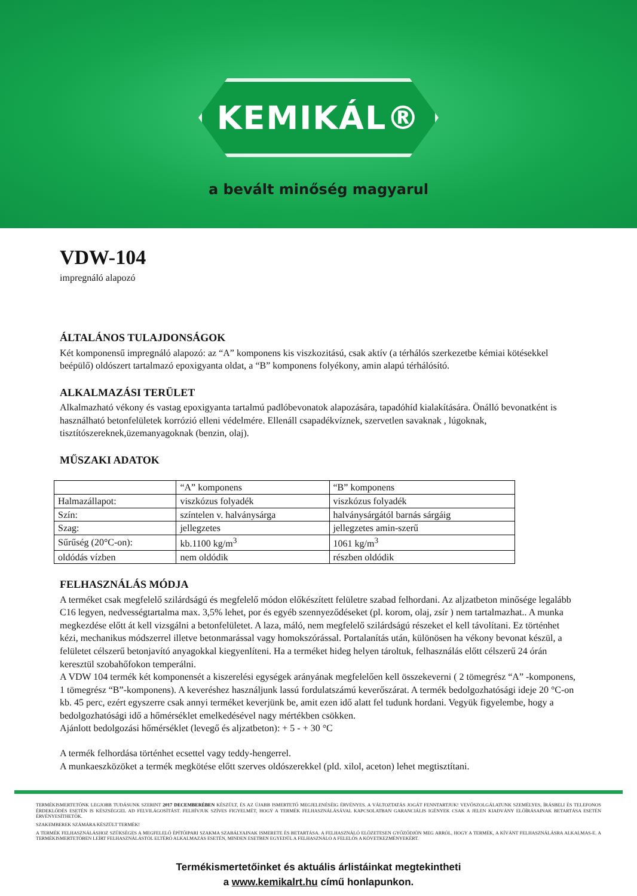KEMIKÁL®
a bevált minőség magyarul
VDW-104
impregnáló alapozó
ÁLTALÁNOS TULAJDONSÁGOK
Két komponensű impregnáló alapozó: az “A” komponens kis viszkozitású, csak aktív (a térhálós szerkezetbe kémiai kötésekkel beépülő) oldószert tartalmazó epoxigyanta oldat, a “B” komponens folyékony, amin alapú térhálósító.
ALKALMAZÁSI TERÜLET
Alkalmazható vékony és vastag epoxigyanta tartalmú padlóbevonatok alapozására, tapadóhíd kialakítására. Önálló bevonatként is használható betonfelületek korrózió elleni védelmére. Ellenáll csapadékvíznek, szervetlen savaknak , lúgoknak, tisztítószereknek,üzemanyagoknak (benzin, olaj).
MŰSZAKI ADATOK
| | “A” komponens | “B” komponens |
| Halmazállapot: | viszkózus folyadék | viszkózus folyadék |
| Szín: | színtelen v. halványsárga | halványsárgától barnás sárgáig |
| Szag: | jellegzetes | jellegzetes amin-szerű |
| Sűrűség (20°C-on): | kb.1100 kg/m<sup>3</sup> | 1061 kg/m<sup>3</sup> |
| oldódás vízben | nem oldódik | részben oldódik |
FELHASZNÁLÁS MÓDJA
A terméket csak megfelelő szilárdságú és megfelelő módon előkészített felületre szabad felhordani. Az aljzatbeton minősége legalább C16 legyen, nedvességtartalma max. 3,5% lehet, por és egyéb szennyeződéseket (pl. korom, olaj, zsír ) nem tartalmazhat.. A munka megkezdése előtt át kell vizsgálni a betonfelületet. A laza, máló, nem megfelelő szilárdságú részeket el kell távolítani. Ez történhet kézi, mechanikus módszerrel illetve betonmarással vagy homokszórással. Portalanítás után, különösen ha vékony bevonat készül, a felületet célszerű betonjavító anyagokkal kiegyenlíteni. Ha a terméket hideg helyen tároltuk, felhasználás előtt célszerű 24 órán keresztül szobahőfokon temperálni.
A VDW 104 termék két komponensét a kiszerelési egységek arányának megfelelően kell összekeverni ( 2 tömegrész “A” -komponens, 1 tömegrész “B”-komponens). A keveréshez használjunk lassú fordulatszámú keverőszárat. A termék bedolgozhatósági ideje 20 °C-on kb. 45 perc, ezért egyszerre csak annyi terméket keverjünk be, amit ezen idő alatt fel tudunk hordani. Vegyük figyelembe, hogy a bedolgozhatósági idő a hőmérséklet emelkedésével nagy mértékben csökken.
Ajánlott bedolgozási hőmérséklet (levegő és aljzatbeton): + 5 - + 30 °C
A termék felhordása történhet ecsettel vagy teddy-hengerrel.
A munkaeszközöket a termék megkötése előtt szerves oldószerekkel (pld. xilol, aceton) lehet megtisztítani.
TERMÉKISMERTETŐNK LEGJOBB TUDÁSUNK SZERINT 2017 DECEMBERÉBEN KÉSZÜLT, ÉS AZ ÚJABB ISMERTETŐ MEGJELENÉSÉIG ÉRVÉNYES. A VÁLTOZTATÁS JOGÁT FENNTARTJUK! VEVŐSZOLGÁLATUNK SZEMÉLYES, ÍRÁSBELI ÉS TELEFONOS ÉRDEKLŐDÉS ESETÉN IS KÉSZSÉGGEL AD FELVILÁGOSÍTÁST. FELHÍVJUK SZÍVES FIGYELMÉT, HOGY A TERMÉK FELHASZNÁLÁSÁVAL KAPCSOLATBAN GARANCIÁLIS IGÉNYEK CSAK A JELEN KIADVÁNY ELŐÍRÁSAINAK BETARTÁSA ESETÉN ÉRVÉNYESÍTHETŐK.
SZAKEMBEREK SZÁMÁRA KÉSZÜLT TERMÉK!
A TERMÉK FELHASZNÁLÁSHOZ SZÜKSÉGES A MEGFELELŐ ÉPÍTŐIPARI SZAKMA SZABÁLYAINAK ISMERETE ÉS BETARTÁSA. A FELHASZNÁLÓ ELŐZETESEN GYŐZŐDJÖN MEG ARRÓL, HOGY A TERMÉK, A KÍVÁNT FELHASZNÁLÁSRA ALKALMAS-E. A TERMÉKISMERTETŐBEN LEÍRT FELHASZNÁLÁSTÓL ELTÉRŐ ALKALMAZÁS ESETÉN, MINDEN ESETBEN EGYEDÜL A FELHASZNÁLÓ A FELELŐS A KÖVETKEZMÉNYEKÉRT.
Termékismertetőinket és aktuális árlistáinkat megtekintheti
a www.kemikalrt.hu című honlapunkon.